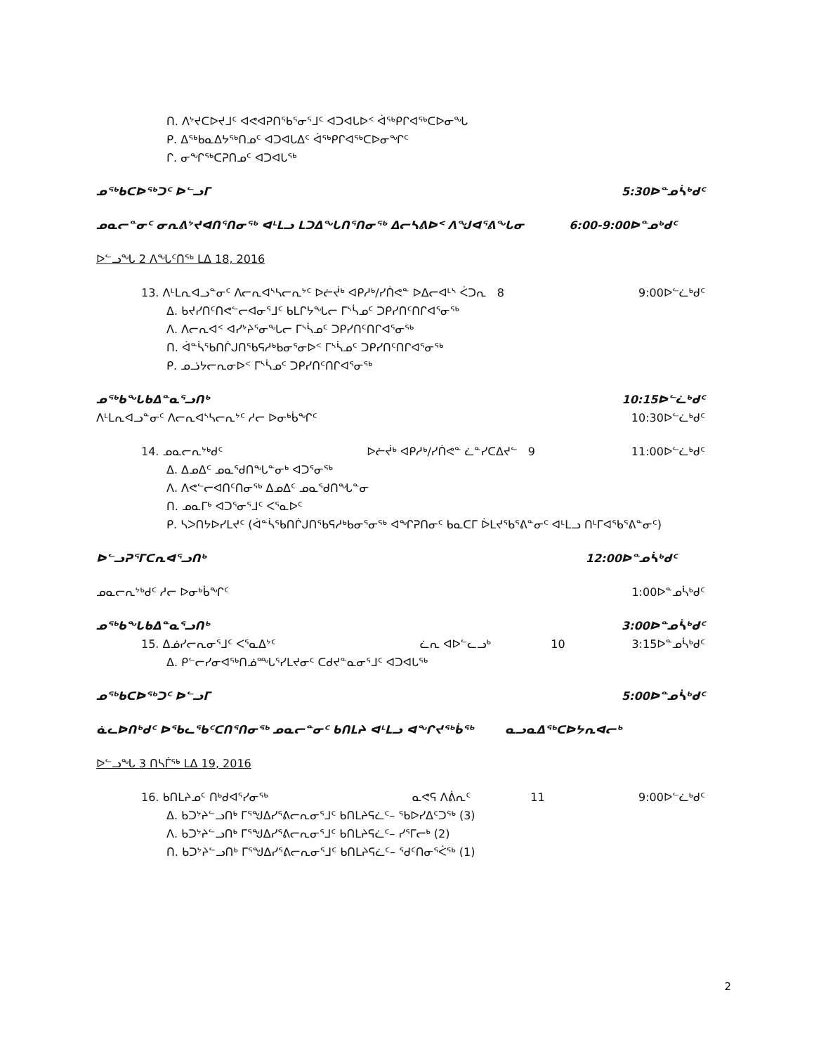ᑎ. ᐱᔾᔪᑕᐅᔪᒧᑦ ᐊᕙᐊᕈᑎᖃᕐᓂᕐᒧᑦ ᐊᑐᐊᒐᐅᑉ ᐋᖅᑭᒋᐊᖅᑕᐅᓂᖓ
ᑭ. ᐃᖅᑲᓇᐃᔭᖅᑎᓄᑦ ᐊᑐᐊᒐᐃᑦ ᐋᖅᑭᒋᐊᖅᑕᐅᓂᖏᑦ
ᒋ. ᓂᖏᖅᑕᕈᑎᓄᑦ ᐊᑐᐊᒐᖅ
ᓄᖅᑲᑕᐅᖅᑐᑦ ᐅᓪᓗᒥ 5:30ᐅᓐᓄᓵᒃᑯᑦ
ᓄᓇᓕᓐᓂᑦ ᓂᕆᕕᔾᔪᐊᑎᕐᑎᓂᖅ ᐊᒻᒪᓗ ᒪᑐᐃᖓᑎᕐᑎᓂᖅ ᐃᓕᓴᕕᐅᑉ ᐱᖑᐊᕐᕕᖓᓂ 6:00-9:00ᐅᓐᓄᒃᑯᑦ
ᐅᓪᓗᖓ 2 ᐱᖓᑦᑎᖅ ᒪᐃ 18, 2016
13. ᐱᒻᒪᕆᐊᓗᓐᓂᑦ ᐱᓕᕆᐊᔅᓴᓕᕆᔾᑦ ᐅᓖᔫᒃ ᐊᑭᓱᒃ/ᓯᑏᕙᓐ ᐅᐃᓕᐊᒻᔅ ᐹᑐᕆ 8 9:00ᐅᓪᓛᒃᑯᑦ
ᐃ. ᑲᔪᓯᑎᑦᑎᕙᓪᓕᐊᓂᕐᒧᑦ ᑲᒪᒋᔭᖓᓕ ᒥᔅᓵᓄᑦ ᑐᑭᓯᑎᑦᑎᒋᐊᕐᓂᖅ
ᐱ. ᐱᓕᕆᐊᑉ ᐊᓯᔾᔨᕐᓂᖓᓕ ᒥᔅᓵᓄᑦ ᑐᑭᓯᑎᑦᑎᒋᐊᕐᓂᖅ
ᑎ. ᐋᓐᓵᖃᑎᒌᒍᑎᖃᕋᓱᒃᑲᓂᕐᓂᐅᑉ ᒥᔅᓵᓄᑦ ᑐᑭᓯᑎᑦᑎᒋᐊᕐᓂᖅ
ᑭ. ᓄᓘᔭᓕᕆᓂᐅᑉ ᒥᔅᓵᓄᑦ ᑐᑭᓯᑎᑦᑎᒋᐊᕐᓂᖅ
ᓄᖅᑲᖓᑲᐃᓐᓇᕐᓗᑎᒃ 10:15ᐅᓪᓛᒃᑯᑦ
ᐱᒻᒪᕆᐊᓗᓐᓂᑦ ᐱᓕᕆᐊᔅᓴᓕᕆᔾᑦ ᓱᓕ ᐅᓂᒃᑳᖏᑦ 10:30ᐅᓪᓛᒃᑯᑦ
14. ᓄᓇᓕᕆᔾᒃᑯᑦ ᐅᓖᔫᒃ ᐊᑭᓱᒃ/ᓯᑏᕙᓐ ᓛᓐᓯᑕᐃᔪᓪ 9 11:00ᐅᓪᓛᒃᑯᑦ
ᐃ. ᐃᓄᐃᑦ ᓄᓇᖁᑎᖓᓐᓂᒃ ᐊᑐᕐᓂᖅ
ᐱ. ᐱᕙᓪᓕᐊᑎᑦᑎᓂᖅ ᐃᓄᐃᑦ ᓄᓇᖁᑎᖓᓐᓂ
ᑎ. ᓄᓇᒥᒃ ᐊᑐᕐᓂᕐᒧᑦ ᐸᕐᓇᐅᑦ
ᑭ. ᓴᐳᑎᔭᐅᓯᒪᔪᑦ (ᐋᓐᓵᖃᑎᒌᒍᑎᖃᕋᓱᒃᑲᓂᕐᓂᖅ ᐊᖏᕈᑎᓂᑦ ᑲᓇᑕᒥ ᐆᒪᔪᖃᕐᕕᓐᓂᑦ ᐊᒻᒪᓗ ᑎᒻᒥᐊᖃᕐᕕᓐᓂᑦ)
ᐅᓪᓗᕈᕐᒥᑕᕆᐊᕐᓗᑎᒃ 12:00ᐅᓐᓄᓵᒃᑯᑦ
ᓄᓇᓕᕆᔾᒃᑯᑦ ᓱᓕ ᐅᓂᒃᑳᖏᑦ 1:00ᐅᓐᓄᓵᒃᑯᑦ
ᓄᖅᑲᖓᑲᐃᓐᓇᕐᓗᑎᒃ 3:00ᐅᓐᓄᓵᒃᑯᑦ
15. ᐃᓅᓯᓕᕆᓂᕐᒧᑦ ᐸᕐᓇᐃᔾᑦ ᓛᕆ ᐊᐅᓪᓚᓗᒃ 10 3:15ᐅᓐᓄᓵᒃᑯᑦ
ᐃ. ᑭᓪᓕᓯᓂᐊᖅᑎᓅᙵᕐᓯᒪᔪᓂᑦ ᑕᑯᔪᓐᓇᓂᕐᒧᑦ ᐊᑐᐊᒐᖅ
ᓄᖅᑲᑕᐅᖅᑐᑦ ᐅᓪᓗᒥ 5:00ᐅᓐᓄᓵᒃᑯᑦ
ᓈᓚᐅᑎᒃᑯᑦ ᐅᖃᓚᖃᑦᑕᑎᕐᑎᓂᖅ ᓄᓇᓕᓐᓂᑦ ᑲᑎᒪᔨ ᐊᒻᒪᓗ ᐊᖏᔪᖅᑳᖅ ᓇᓗᓇᐃᖅᑕᐅᔭᕆᐊᓕᒃ
ᐅᓪᓗᖓ 3 ᑎᓴᒦᖅ ᒪᐃ 19, 2016
16. ᑲᑎᒪᔨᓄᑦ ᑎᒃᑯᐊᕐᓯᓂᖅ ᓇᕙᕋ ᐱᕖᕆᑦ 11 9:00ᐅᓪᓛᒃᑯᑦ
ᐃ. ᑲᑐᔾᔨᓪᓗᑎᒃ ᒥᕐᖑᐃᓯᕐᕕᓕᕆᓂᕐᒧᑦ ᑲᑎᒪᔨᕋᓛᑦ– ᖃᐅᓯᐃᑦᑐᖅ (3)
ᐱ. ᑲᑐᔾᔨᓪᓗᑎᒃ ᒥᕐᖑᐃᓯᕐᕕᓕᕆᓂᕐᒧᑦ ᑲᑎᒪᔨᕋᓛᑦ– ᓯᕐᒥᓕᒃ (2)
ᑎ. ᑲᑐᔾᔨᓪᓗᑎᒃ ᒥᕐᖑᐃᓯᕐᕕᓕᕆᓂᕐᒧᑦ ᑲᑎᒪᔨᕋᓛᑦ– ᖁᑦᑎᓂᕐᐹᖅ (1)
2